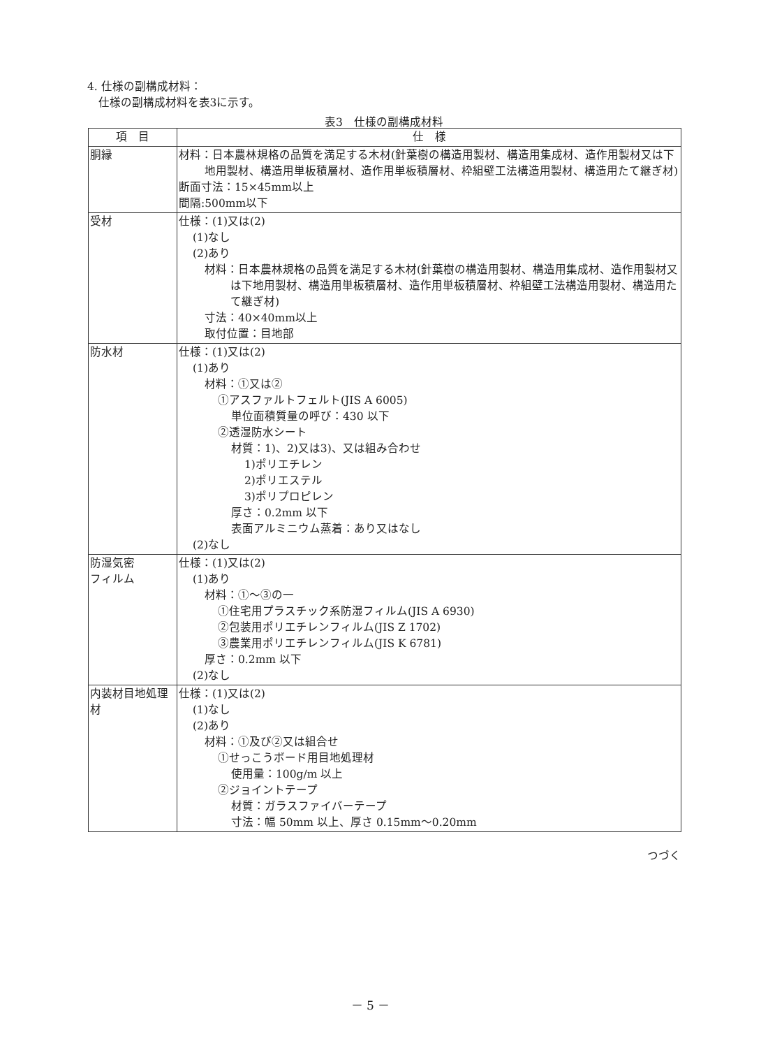4. 仕様の副構成材料：
 仕様の副構成材料を表3に示す。
表3　仕様の副構成材料
| 項 目 | 仕 様 |
| --- | --- |
| 胴縁 | 材料：日本農林規格の品質を満足する木材(針葉樹の構造用製材、構造用集成材、造作用製材又は下地用製材、構造用単板積層材、造作用単板積層材、枠組壁工法構造用製材、構造用たて継ぎ材) 断面寸法：15×45mm以上 間隔:500mm以下 |
| 受材 | 仕様：(1)又は(2) (1)なし (2)あり 材料：日本農林規格の品質を満足する木材(針葉樹の構造用製材、構造用集成材、造作用製材又は下地用製材、構造用単板積層材、造作用単板積層材、枠組壁工法構造用製材、構造用たて継ぎ材) 寸法：40×40mm以上 取付位置：目地部 |
| 防水材 | 仕様：(1)又は(2) (1)あり 材料：①又は② ①アスファルトフェルト(JIS A 6005) 単位面積質量の呼び：430 以下 ②透湿防水シート 材質：1)、2)又は3)、又は組み合わせ 1)ポリエチレン 2)ポリエステル 3)ポリプロピレン 厚さ：0.2mm 以下 表面アルミニウム蒸着：あり又はなし (2)なし |
| 防湿気密 フィルム | 仕様：(1)又は(2) (1)あり 材料：①～③の一 ①住宅用プラスチック系防湿フィルム(JIS A 6930) ②包装用ポリエチレンフィルム(JIS Z 1702) ③農業用ポリエチレンフィルム(JIS K 6781) 厚さ：0.2mm 以下 (2)なし |
| 内装材目地処理材 | 仕様：(1)又は(2) (1)なし (2)あり 材料：①及び②又は組合せ ①せっこうボード用目地処理材 使用量：100g/m 以上 ②ジョイントテープ 材質：ガラスファイバーテープ 寸法：幅 50mm 以上、厚さ 0.15mm～0.20mm |
つづく
－ 5 －